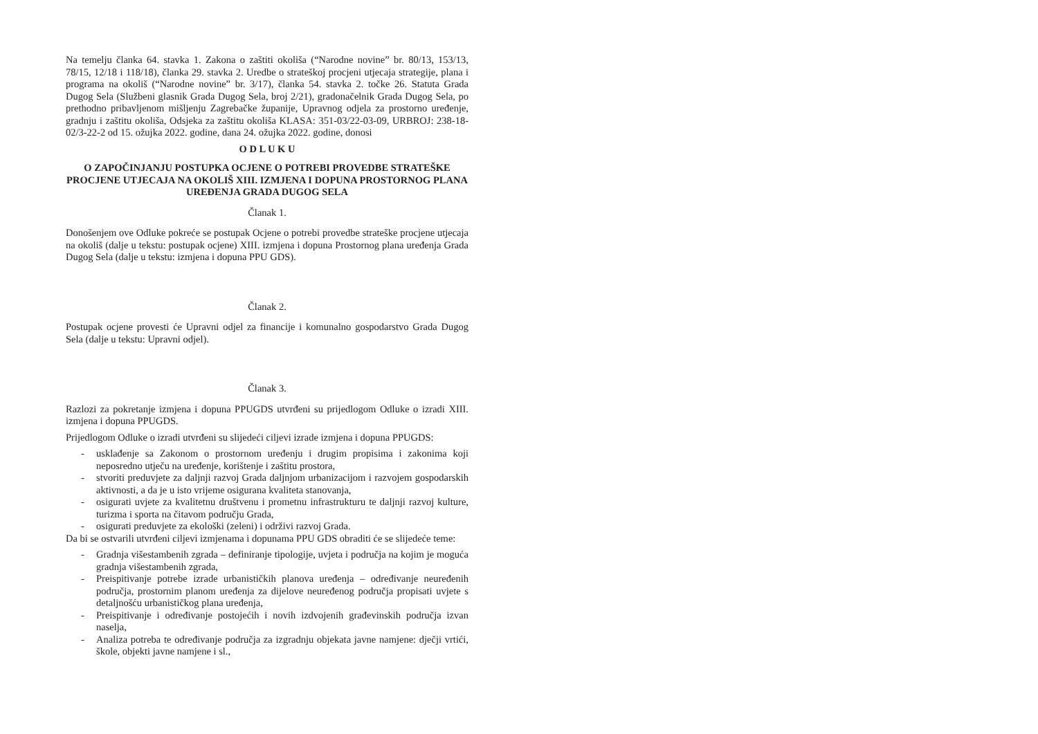Na temelju članka 64. stavka 1. Zakona o zaštiti okoliša (“Narodne novine” br. 80/13, 153/13, 78/15, 12/18 i 118/18), članka 29. stavka 2. Uredbe o strateškoj procjeni utjecaja strategije, plana i programa na okoliš (“Narodne novine” br. 3/17), članka 54. stavka 2. točke 26. Statuta Grada Dugog Sela (Službeni glasnik Grada Dugog Sela, broj 2/21), gradonačelnik Grada Dugog Sela, po prethodno pribavljenom mišljenju Zagrebačke županije, Upravnog odjela za prostorno uređenje, gradnju i zaštitu okoliša, Odsjeka za zaštitu okoliša KLASA: 351-03/22-03-09, URBROJ: 238-18-02/3-22-2 od 15. ožujka 2022. godine, dana 24. ožujka 2022. godine, donosi
O D L U K U
O ZAPOČINJANJU POSTUPKA OCJENE O POTREBI PROVEDBE STRATEŠKE PROCJENE UTJECAJA NA OKOLIŠ XIII. IZMJENA I DOPUNA PROSTORNOG PLANA UREĐENJA GRADA DUGOG SELA
Članak 1.
Donošenjem ove Odluke pokreće se postupak Ocjene o potrebi provedbe strateške procjene utjecaja na okoliš (dalje u tekstu: postupak ocjene) XIII. izmjena i dopuna Prostornog plana uređenja Grada Dugog Sela (dalje u tekstu: izmjena i dopuna PPU GDS).
Članak 2.
Postupak ocjene provesti će Upravni odjel za financije i komunalno gospodarstvo Grada Dugog Sela (dalje u tekstu: Upravni odjel).
Članak 3.
Razlozi za pokretanje izmjena i dopuna PPUGDS utvrđeni su prijedlogom Odluke o izradi XIII. izmjena i dopuna PPUGDS.
Prijedlogom Odluke o izradi utvrđeni su slijedeći ciljevi izrade izmjena i dopuna PPUGDS:
- usklađenje sa Zakonom o prostornom uređenju i drugim propisima i zakonima koji neposredno utječu na uređenje, korištenje i zaštitu prostora,
- stvoriti preduvjete za daljnji razvoj Grada daljnjom urbanizacijom i razvojem gospodarskih aktivnosti, a da je u isto vrijeme osigurana kvaliteta stanovanja,
- osigurati uvjete za kvalitetnu društvenu i prometnu infrastrukturu te daljnji razvoj kulture, turizma i sporta na čitavom području Grada,
- osigurati preduvjete za ekološki (zeleni) i održivi razvoj Grada.
Da bi se ostvarili utvrđeni ciljevi izmjenama i dopunama PPU GDS obraditi će se slijedeće teme:
- Gradnja višestambenih zgrada – definiranje tipologije, uvjeta i područja na kojim je moguća gradnja višestambenih zgrada,
- Preispitivanje potrebe izrade urbanističkih planova uređenja – određivanje neuređenih područja, prostornim planom uređenja za dijelove neuređenog područja propisati uvjete s detaljnošću urbanističkog plana uređenja,
- Preispitivanje i određivanje postojećih i novih izdvojenih građevinskih područja izvan naselja,
- Analiza potreba te određivanje područja za izgradnju objekata javne namjene: dječji vrtići, škole, objekti javne namjene i sl.,